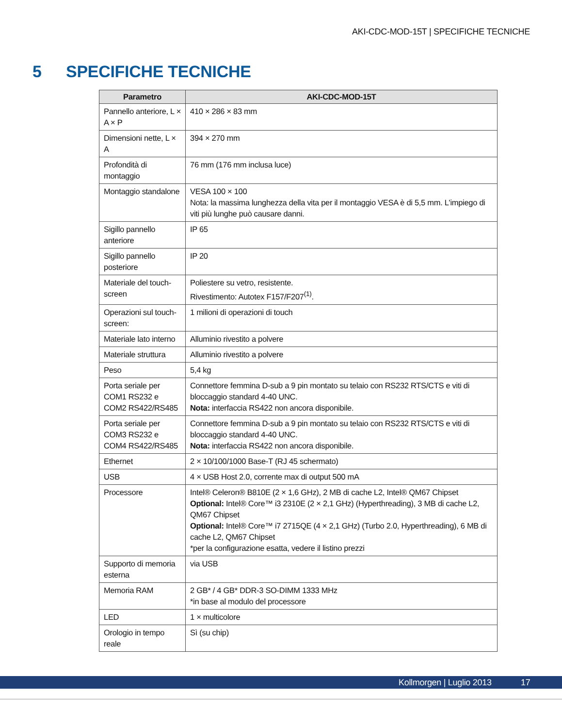AKI-CDC-MOD-15T | SPECIFICHE TECNICHE
5 SPECIFICHE TECNICHE
| Parametro | AKI-CDC-MOD-15T |
| --- | --- |
| Pannello anteriore, L × A × P | 410 × 286 × 83 mm |
| Dimensioni nette, L × A | 394 × 270 mm |
| Profondità di montaggio | 76 mm (176 mm inclusa luce) |
| Montaggio standalone | VESA 100 × 100 Nota: la massima lunghezza della vita per il montaggio VESA è di 5,5 mm. L'impiego di viti più lunghe può causare danni. |
| Sigillo pannello anteriore | IP 65 |
| Sigillo pannello posteriore | IP 20 |
| Materiale del touch-screen | Poliestere su vetro, resistente. Rivestimento: Autotex F157/F207<sup>(1)</sup>. |
| Operazioni sul touch-screen: | 1 milioni di operazioni di touch |
| Materiale lato interno | Alluminio rivestito a polvere |
| Materiale struttura | Alluminio rivestito a polvere |
| Peso | 5,4 kg |
| Porta seriale per COM1 RS232 e COM2 RS422/RS485 | Connettore femmina D-sub a 9 pin montato su telaio con RS232 RTS/CTS e viti di bloccaggio standard 4-40 UNC. Nota: interfaccia RS422 non ancora disponibile. |
| Porta seriale per COM3 RS232 e COM4 RS422/RS485 | Connettore femmina D-sub a 9 pin montato su telaio con RS232 RTS/CTS e viti di bloccaggio standard 4-40 UNC. Nota: interfaccia RS422 non ancora disponibile. |
| Ethernet | 2 × 10/100/1000 Base-T (RJ 45 schermato) |
| USB | 4 × USB Host 2.0, corrente max di output 500 mA |
| Processore | Intel® Celeron® B810E (2 × 1,6 GHz), 2 MB di cache L2, Intel® QM67 Chipset Optional: Intel® Core™ i3 2310E (2 × 2,1 GHz) (Hyperthreading), 3 MB di cache L2, QM67 Chipset Optional: Intel® Core™ i7 2715QE (4 × 2,1 GHz) (Turbo 2.0, Hyperthreading), 6 MB di cache L2, QM67 Chipset *per la configurazione esatta, vedere il listino prezzi |
| Supporto di memoria esterna | via USB |
| Memoria RAM | 2 GB* / 4 GB* DDR-3 SO-DIMM 1333 MHz *in base al modulo del processore |
| LED | 1 × multicolore |
| Orologio in tempo reale | Sì (su chip) |
Kollmorgen | Luglio 2013 17